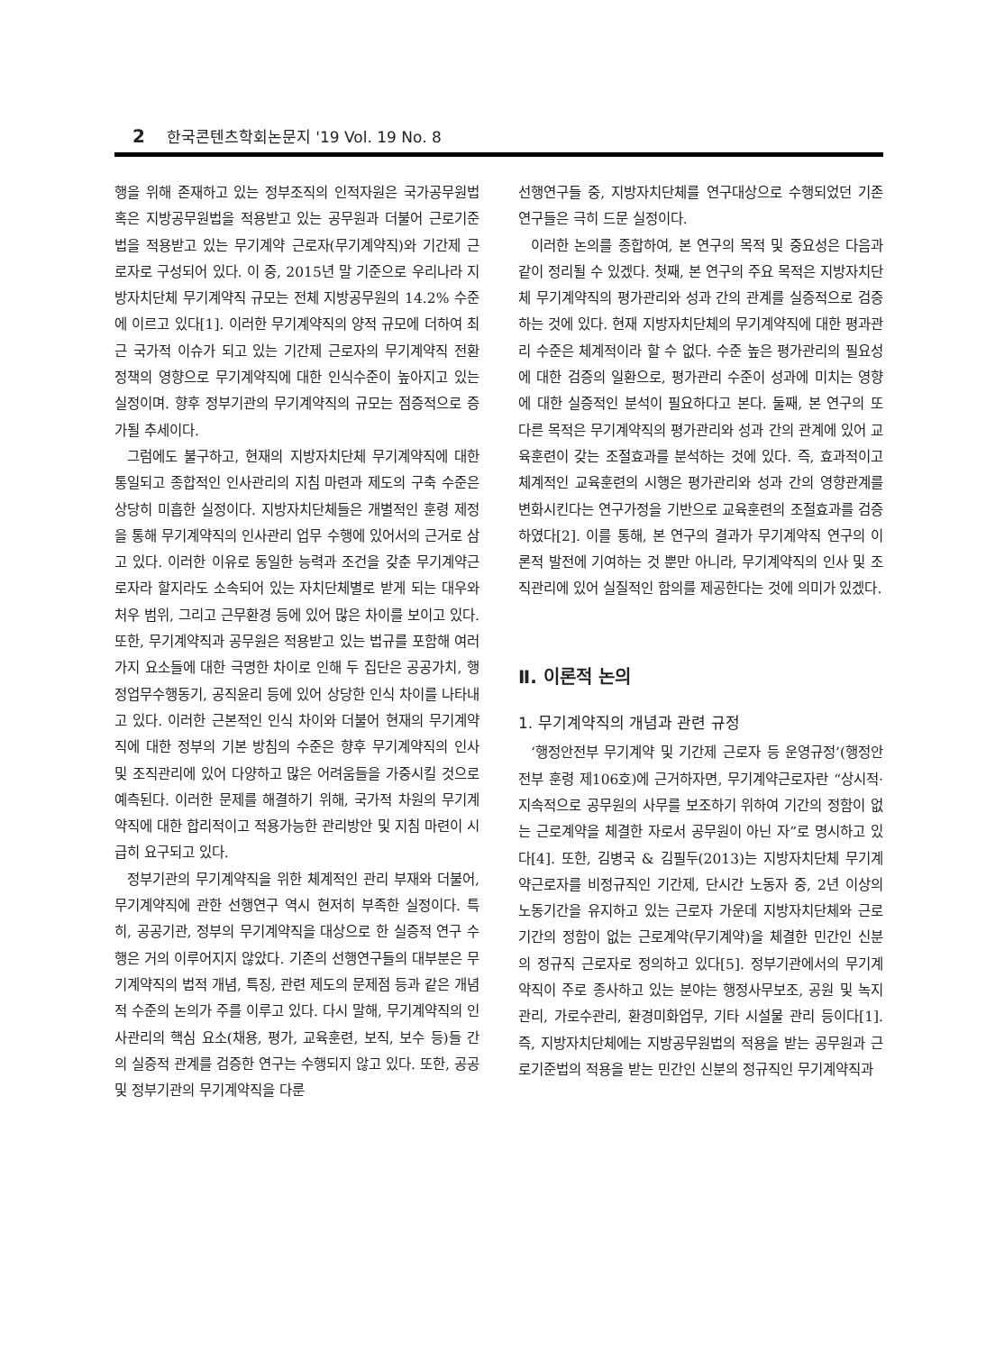2 한국콘텐츠학회논문지 '19 Vol. 19 No. 8
행을 위해 존재하고 있는 정부조직의 인적자원은 국가공무원법 혹은 지방공무원법을 적용받고 있는 공무원과 더불어 근로기준법을 적용받고 있는 무기계약 근로자(무기계약직)와 기간제 근로자로 구성되어 있다. 이 중, 2015년 말 기준으로 우리나라 지방자치단체 무기계약직 규모는 전체 지방공무원의 14.2% 수준에 이르고 있다[1]. 이러한 무기계약직의 양적 규모에 더하여 최근 국가적 이슈가 되고 있는 기간제 근로자의 무기계약직 전환 정책의 영향으로 무기계약직에 대한 인식수준이 높아지고 있는 실정이며. 향후 정부기관의 무기계약직의 규모는 점증적으로 증가될 추세이다.
그럼에도 불구하고, 현재의 지방자치단체 무기계약직에 대한 통일되고 종합적인 인사관리의 지침 마련과 제도의 구축 수준은 상당히 미흡한 실정이다. 지방자치단체들은 개별적인 훈령 제정을 통해 무기계약직의 인사관리 업무 수행에 있어서의 근거로 삼고 있다. 이러한 이유로 동일한 능력과 조건을 갖춘 무기계약근로자라 할지라도 소속되어 있는 자치단체별로 받게 되는 대우와 처우 범위, 그리고 근무환경 등에 있어 많은 차이를 보이고 있다. 또한, 무기계약직과 공무원은 적용받고 있는 법규를 포함해 여러 가지 요소들에 대한 극명한 차이로 인해 두 집단은 공공가치, 행정업무수행동기, 공직윤리 등에 있어 상당한 인식 차이를 나타내고 있다. 이러한 근본적인 인식 차이와 더불어 현재의 무기계약직에 대한 정부의 기본 방침의 수준은 향후 무기계약직의 인사 및 조직관리에 있어 다양하고 많은 어려움들을 가중시킬 것으로 예측된다. 이러한 문제를 해결하기 위해, 국가적 차원의 무기계약직에 대한 합리적이고 적용가능한 관리방안 및 지침 마련이 시급히 요구되고 있다.
정부기관의 무기계약직을 위한 체계적인 관리 부재와 더불어, 무기계약직에 관한 선행연구 역시 현저히 부족한 실정이다. 특히, 공공기관, 정부의 무기계약직을 대상으로 한 실증적 연구 수행은 거의 이루어지지 않았다. 기존의 선행연구들의 대부분은 무기계약직의 법적 개념, 특징, 관련 제도의 문제점 등과 같은 개념적 수준의 논의가 주를 이루고 있다. 다시 말해, 무기계약직의 인사관리의 핵심 요소(채용, 평가, 교육훈련, 보직, 보수 등)들 간의 실증적 관계를 검증한 연구는 수행되지 않고 있다. 또한, 공공 및 정부기관의 무기계약직을 다룬
선행연구들 중, 지방자치단체를 연구대상으로 수행되었던 기존 연구들은 극히 드문 실정이다.
이러한 논의를 종합하여, 본 연구의 목적 및 중요성은 다음과 같이 정리될 수 있겠다. 첫째, 본 연구의 주요 목적은 지방자치단체 무기계약직의 평가관리와 성과 간의 관계를 실증적으로 검증하는 것에 있다. 현재 지방자치단체의 무기계약직에 대한 평과관리 수준은 체계적이라 할 수 없다. 수준 높은 평가관리의 필요성에 대한 검증의 일환으로, 평가관리 수준이 성과에 미치는 영향에 대한 실증적인 분석이 필요하다고 본다. 둘째, 본 연구의 또 다른 목적은 무기계약직의 평가관리와 성과 간의 관계에 있어 교육훈련이 갖는 조절효과를 분석하는 것에 있다. 즉, 효과적이고 체계적인 교육훈련의 시행은 평가관리와 성과 간의 영향관계를 변화시킨다는 연구가정을 기반으로 교육훈련의 조절효과를 검증하였다[2]. 이를 통해, 본 연구의 결과가 무기계약직 연구의 이론적 발전에 기여하는 것 뿐만 아니라, 무기계약직의 인사 및 조직관리에 있어 실질적인 함의를 제공한다는 것에 의미가 있겠다.
Ⅱ. 이론적 논의
1. 무기계약직의 개념과 관련 규정
‘행정안전부 무기계약 및 기간제 근로자 등 운영규정’(행정안전부 훈령 제106호)에 근거하자면, 무기계약근로자란 “상시적·지속적으로 공무원의 사무를 보조하기 위하여 기간의 정함이 없는 근로계약을 체결한 자로서 공무원이 아닌 자”로 명시하고 있다[4]. 또한, 김병국 & 김필두(2013)는 지방자치단체 무기계약근로자를 비정규직인 기간제, 단시간 노동자 중, 2년 이상의 노동기간을 유지하고 있는 근로자 가운데 지방자치단체와 근로기간의 정함이 없는 근로계약(무기계약)을 체결한 민간인 신분의 정규직 근로자로 정의하고 있다[5]. 정부기관에서의 무기계약직이 주로 종사하고 있는 분야는 행정사무보조, 공원 및 녹지관리, 가로수관리, 환경미화업무, 기타 시설물 관리 등이다[1]. 즉, 지방자치단체에는 지방공무원법의 적용을 받는 공무원과 근로기준법의 적용을 받는 민간인 신분의 정규직인 무기계약직과